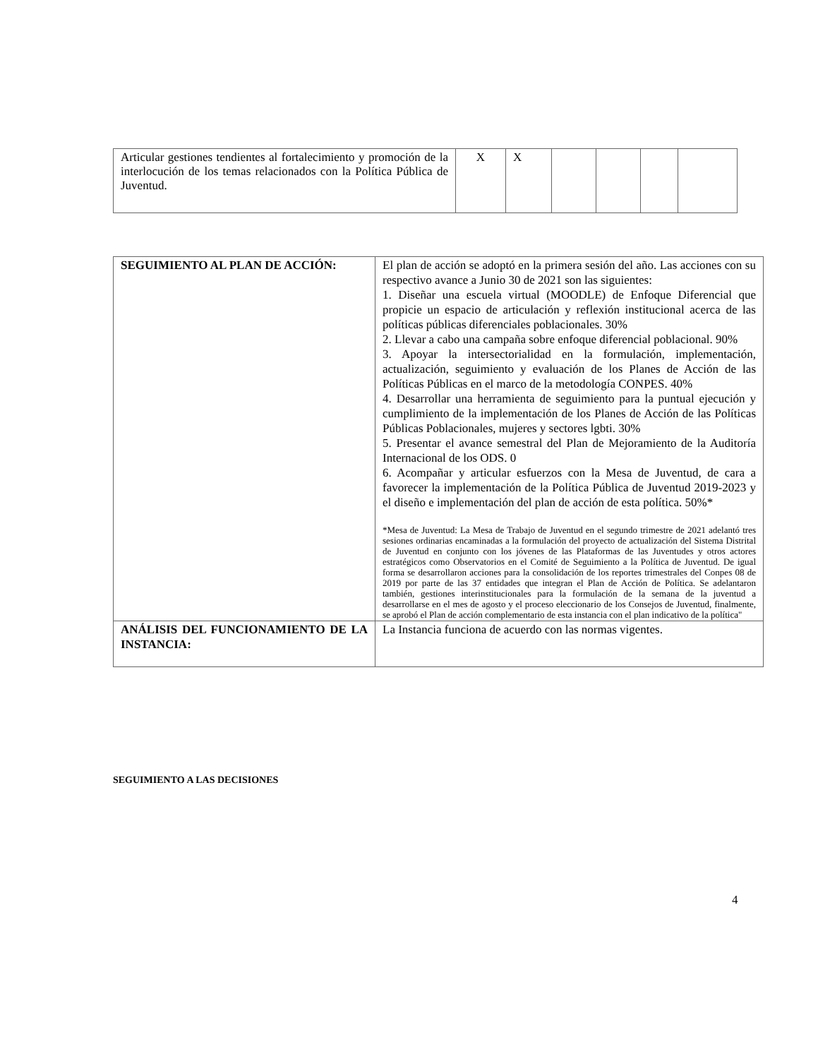| Articular gestiones tendientes al fortalecimiento y promoción de la interlocución de los temas relacionados con la Política Pública de Juventud. | X | X | | | | |
| SEGUIMIENTO AL PLAN DE ACCIÓN: | El plan de acción se adoptó en la primera sesión del año. Las acciones con su respectivo avance a Junio 30 de 2021 son las siguientes: 1. Diseñar una escuela virtual (MOODLE) de Enfoque Diferencial que propicie un espacio de articulación y reflexión institucional acerca de las políticas públicas diferenciales poblacionales. 30% 2. Llevar a cabo una campaña sobre enfoque diferencial poblacional. 90% 3. Apoyar la intersectorialidad en la formulación, implementación, actualización, seguimiento y evaluación de los Planes de Acción de las Políticas Públicas en el marco de la metodología CONPES. 40% 4. Desarrollar una herramienta de seguimiento para la puntual ejecución y cumplimiento de la implementación de los Planes de Acción de las Políticas Públicas Poblacionales, mujeres y sectores lgbti. 30% 5. Presentar el avance semestral del Plan de Mejoramiento de la Auditoría Internacional de los ODS. 0 6. Acompañar y articular esfuerzos con la Mesa de Juventud, de cara a favorecer la implementación de la Política Pública de Juventud 2019-2023 y el diseño e implementación del plan de acción de esta política. 50%* *Mesa de Juventud: La Mesa de Trabajo de Juventud en el segundo trimestre de 2021 adelantó tres sesiones ordinarias encaminadas a la formulación del proyecto de actualización del Sistema Distrital de Juventud en conjunto con los jóvenes de las Plataformas de las Juventudes y otros actores estratégicos como Observatorios en el Comité de Seguimiento a la Política de Juventud. De igual forma se desarrollaron acciones para la consolidación de los reportes trimestrales del Conpes 08 de 2019 por parte de las 37 entidades que integran el Plan de Acción de Política. Se adelantaron también, gestiones interinstitucionales para la formulación de la semana de la juventud a desarrollarse en el mes de agosto y el proceso eleccionario de los Consejos de Juventud, finalmente, se aprobó el Plan de acción complementario de esta instancia con el plan indicativo de la política" |
| ANÁLISIS DEL FUNCIONAMIENTO DE LA INSTANCIA: | La Instancia funciona de acuerdo con las normas vigentes. |
SEGUIMIENTO A LAS DECISIONES
4